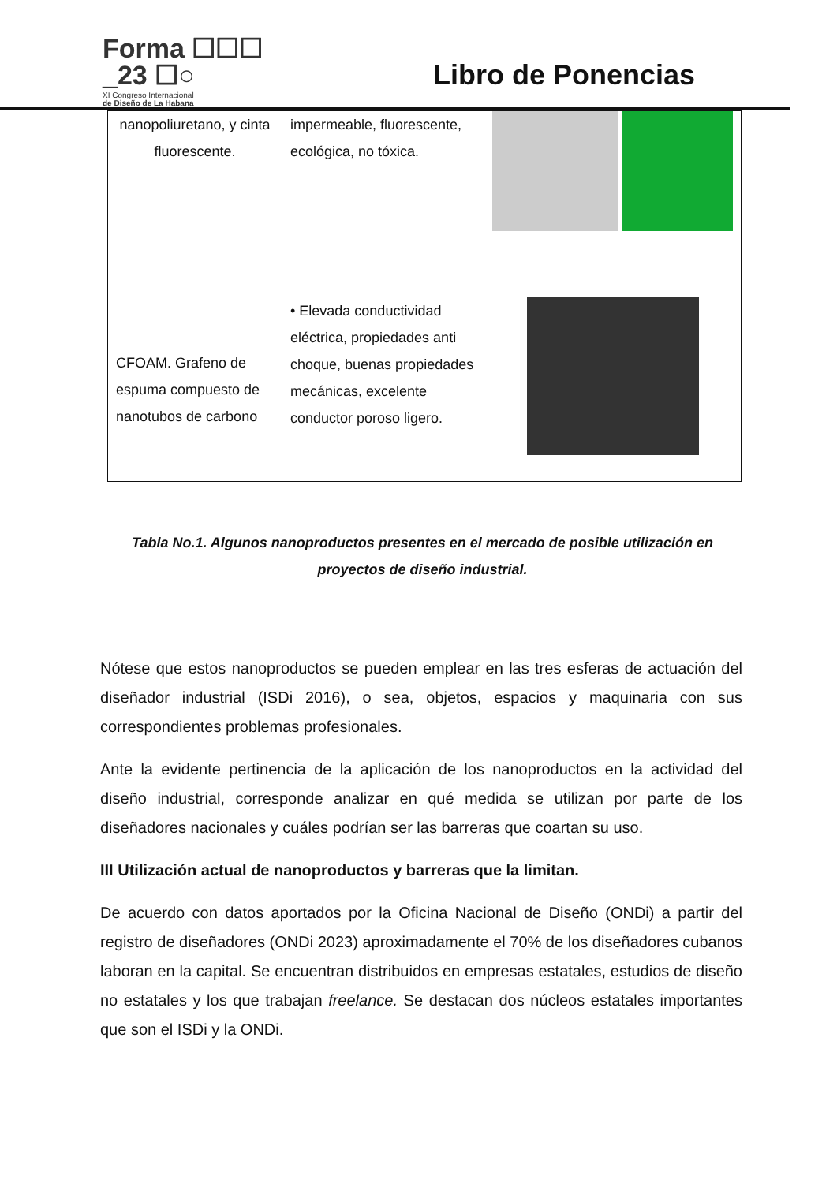Forma ☐☐☐
_23 ☐○
XI Congreso Internacional
de Diseño de La Habana
Libro de Ponencias
| nanopoliuretano, y cinta fluorescente. | impermeable, fluorescente, ecológica, no tóxica. | |
| CFOAM. Grafeno de espuma compuesto de nanotubos de carbono | • Elevada conductividad eléctrica, propiedades anti choque, buenas propiedades mecánicas, excelente conductor poroso ligero. | |
Tabla No.1. Algunos nanoproductos presentes en el mercado de posible utilización en proyectos de diseño industrial.
Nótese que estos nanoproductos se pueden emplear en las tres esferas de actuación del diseñador industrial (ISDi 2016), o sea, objetos, espacios y maquinaria con sus correspondientes problemas profesionales.
Ante la evidente pertinencia de la aplicación de los nanoproductos en la actividad del diseño industrial, corresponde analizar en qué medida se utilizan por parte de los diseñadores nacionales y cuáles podrían ser las barreras que coartan su uso.
III Utilización actual de nanoproductos y barreras que la limitan.
De acuerdo con datos aportados por la Oficina Nacional de Diseño (ONDi) a partir del registro de diseñadores (ONDi 2023) aproximadamente el 70% de los diseñadores cubanos laboran en la capital. Se encuentran distribuidos en empresas estatales, estudios de diseño no estatales y los que trabajan freelance. Se destacan dos núcleos estatales importantes que son el ISDi y la ONDi.